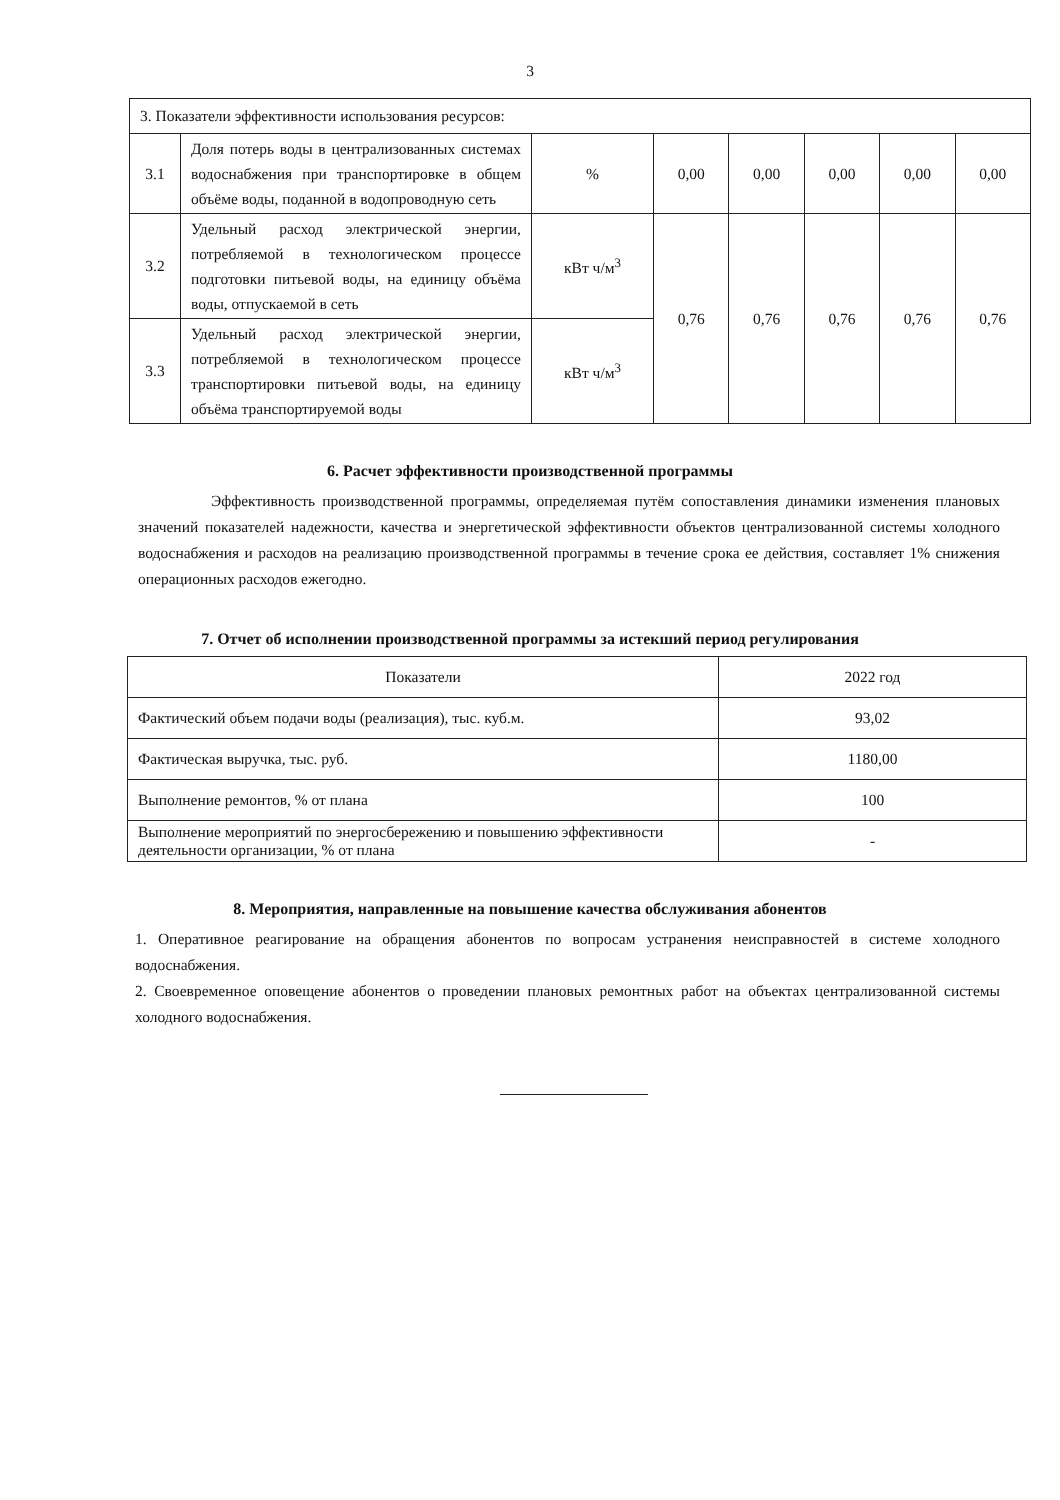3
| 3. Показатели эффективности использования ресурсов: | | | | | | | |
| 3.1 | Доля потерь воды в централизованных системах водоснабжения при транспортировке в общем объёме воды, поданной в водопроводную сеть | % | 0,00 | 0,00 | 0,00 | 0,00 | 0,00 |
| 3.2 | Удельный расход электрической энергии, потребляемой в технологическом процессе подготовки питьевой воды, на единицу объёма воды, отпускаемой в сеть | кВт ч/м<sup>3</sup> | 0,76 | 0,76 | 0,76 | 0,76 | 0,76 |
| 3.3 | Удельный расход электрической энергии, потребляемой в технологическом процессе транспортировки питьевой воды, на единицу объёма транспортируемой воды | кВт ч/м<sup>3</sup> | | | | | |
6. Расчет эффективности производственной программы
Эффективность производственной программы, определяемая путём сопоставления динамики изменения плановых значений показателей надежности, качества и энергетической эффективности объектов централизованной системы холодного водоснабжения и расходов на реализацию производственной программы в течение срока ее действия, составляет 1% снижения операционных расходов ежегодно.
7. Отчет об исполнении производственной программы за истекший период регулирования
| Показатели | 2022 год |
| Фактический объем подачи воды (реализация), тыс. куб.м. | 93,02 |
| Фактическая выручка, тыс. руб. | 1180,00 |
| Выполнение ремонтов, % от плана | 100 |
| Выполнение мероприятий по энергосбережению и повышению эффективности деятельности организации, % от плана | - |
8. Мероприятия, направленные на повышение качества обслуживания абонентов
1. Оперативное реагирование на обращения абонентов по вопросам устранения неисправностей в системе холодного водоснабжения.
2. Своевременное оповещение абонентов о проведении плановых ремонтных работ на объектах централизованной системы холодного водоснабжения.